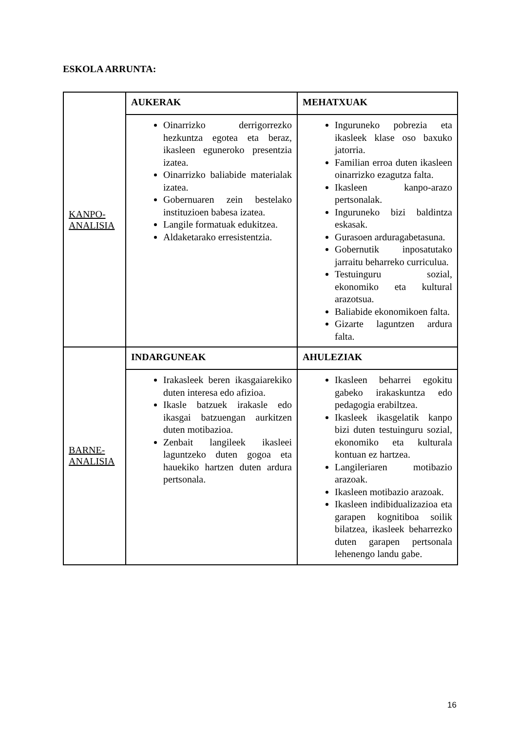ESKOLA ARRUNTA:
| KANPO-ANALISIA | AUKERAK | MEHATXUAK |
| | Oinarrizko derrigorrezko hezkuntza egotea eta beraz, ikasleen eguneroko presentzia izatea. Oinarrizko baliabide materialak izatea. Gobernuaren zein bestelako instituzioen babesa izatea. Langile formatuak edukitzea. Aldaketarako erresistentzia. | Inguruneko pobrezia eta ikasleek klase oso baxuko jatorria. Familian erroa duten ikasleen oinarrizko ezagutza falta. Ikasleen kanpo-arazo pertsonalak. Inguruneko bizi baldintza eskasak. Gurasoen arduragabetasuna. Gobernutik inposatutako jarraitu beharreko curriculua. Testuinguru sozial, ekonomiko eta kultural arazotsua. Baliabide ekonomikoen falta. Gizarte laguntzen ardura falta. |
| BARNE-ANALISIA | INDARGUNEAK | AHULEZIAK |
| | Irakasleek beren ikasgaiarekiko duten interesa edo afizioa. Ikasle batzuek irakasle edo ikasgai batzuengan aurkitzen duten motibazioa. Zenbait langileek ikasleei laguntzeko duten gogoa eta hauekiko hartzen duten ardura pertsonala. | Ikasleen beharrei egokitu gabeko irakaskuntza edo pedagogia erabiltzea. Ikasleek ikasgelatik kanpo bizi duten testuinguru sozial, ekonomiko eta kulturala kontuan ez hartzea. Langileriaren motibazio arazoak. Ikasleen motibazio arazoak. Ikasleen indibidualizazioa eta garapen kognitiboa soilik bilatzea, ikasleek beharrezko duten garapen pertsonala lehenengo landu gabe. |
16